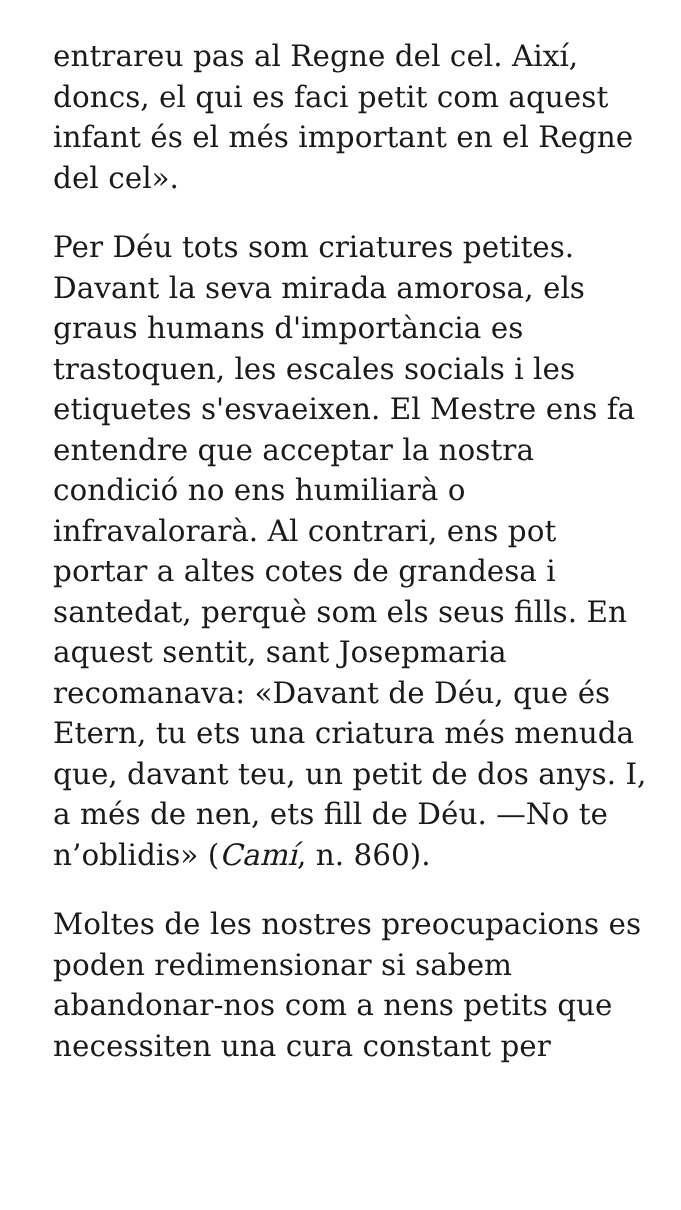entrareu pas al Regne del cel. Així, doncs, el qui es faci petit com aquest infant és el més important en el Regne del cel».
Per Déu tots som criatures petites. Davant la seva mirada amorosa, els graus humans d'importància es trastoquen, les escales socials i les etiquetes s'esvaeixen. El Mestre ens fa entendre que acceptar la nostra condició no ens humiliarà o infravalorarà. Al contrari, ens pot portar a altes cotes de grandesa i santedat, perquè som els seus fills. En aquest sentit, sant Josepmaria recomanava: «Davant de Déu, que és Etern, tu ets una criatura més menuda que, davant teu, un petit de dos anys. I, a més de nen, ets fill de Déu. —No te n’oblidis» (Camí, n. 860).
Moltes de les nostres preocupacions es poden redimensionar si sabem abandonar-nos com a nens petits que necessiten una cura constant per